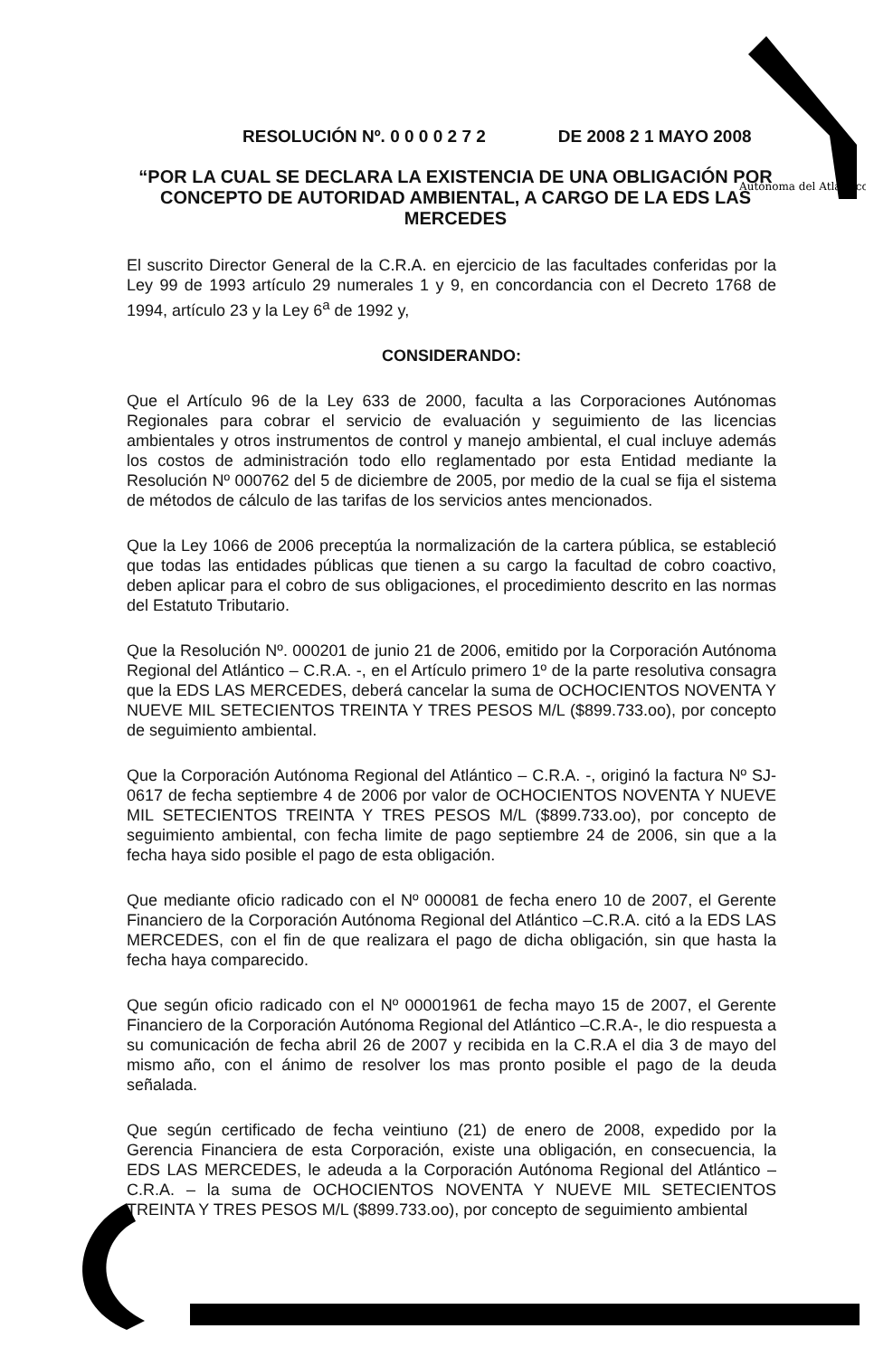Autónoma del Atlántico
RESOLUCIÓN Nº. 0 0 0 0 2 7 2 DE 2008 2 1 MAYO 2008
“POR LA CUAL SE DECLARA LA EXISTENCIA DE UNA OBLIGACIÓN POR CONCEPTO DE AUTORIDAD AMBIENTAL, A CARGO DE LA EDS LAS MERCEDES
El suscrito Director General de la C.R.A. en ejercicio de las facultades conferidas por la Ley 99 de 1993 artículo 29 numerales 1 y 9, en concordancia con el Decreto 1768 de 1994, artículo 23 y la Ley 6<sup>a</sup> de 1992 y,
CONSIDERANDO:
Que el Artículo 96 de la Ley 633 de 2000, faculta a las Corporaciones Autónomas Regionales para cobrar el servicio de evaluación y seguimiento de las licencias ambientales y otros instrumentos de control y manejo ambiental, el cual incluye además los costos de administración todo ello reglamentado por esta Entidad mediante la Resolución Nº 000762 del 5 de diciembre de 2005, por medio de la cual se fija el sistema de métodos de cálculo de las tarifas de los servicios antes mencionados.
Que la Ley 1066 de 2006 preceptúa la normalización de la cartera pública, se estableció que todas las entidades públicas que tienen a su cargo la facultad de cobro coactivo, deben aplicar para el cobro de sus obligaciones, el procedimiento descrito en las normas del Estatuto Tributario.
Que la Resolución Nº. 000201 de junio 21 de 2006, emitido por la Corporación Autónoma Regional del Atlántico – C.R.A. -, en el Artículo primero 1º de la parte resolutiva consagra que la EDS LAS MERCEDES, deberá cancelar la suma de OCHOCIENTOS NOVENTA Y NUEVE MIL SETECIENTOS TREINTA Y TRES PESOS M/L ($899.733.oo), por concepto de seguimiento ambiental.
Que la Corporación Autónoma Regional del Atlántico – C.R.A. -, originó la factura Nº SJ-0617 de fecha septiembre 4 de 2006 por valor de OCHOCIENTOS NOVENTA Y NUEVE MIL SETECIENTOS TREINTA Y TRES PESOS M/L ($899.733.oo), por concepto de seguimiento ambiental, con fecha limite de pago septiembre 24 de 2006, sin que a la fecha haya sido posible el pago de esta obligación.
Que mediante oficio radicado con el Nº 000081 de fecha enero 10 de 2007, el Gerente Financiero de la Corporación Autónoma Regional del Atlántico –C.R.A. citó a la EDS LAS MERCEDES, con el fin de que realizara el pago de dicha obligación, sin que hasta la fecha haya comparecido.
Que según oficio radicado con el Nº 00001961 de fecha mayo 15 de 2007, el Gerente Financiero de la Corporación Autónoma Regional del Atlántico –C.R.A-, le dio respuesta a su comunicación de fecha abril 26 de 2007 y recibida en la C.R.A el dia 3 de mayo del mismo año, con el ánimo de resolver los mas pronto posible el pago de la deuda señalada.
Que según certificado de fecha veintiuno (21) de enero de 2008, expedido por la Gerencia Financiera de esta Corporación, existe una obligación, en consecuencia, la EDS LAS MERCEDES, le adeuda a la Corporación Autónoma Regional del Atlántico – C.R.A. – la suma de OCHOCIENTOS NOVENTA Y NUEVE MIL SETECIENTOS TREINTA Y TRES PESOS M/L ($899.733.oo), por concepto de seguimiento ambiental